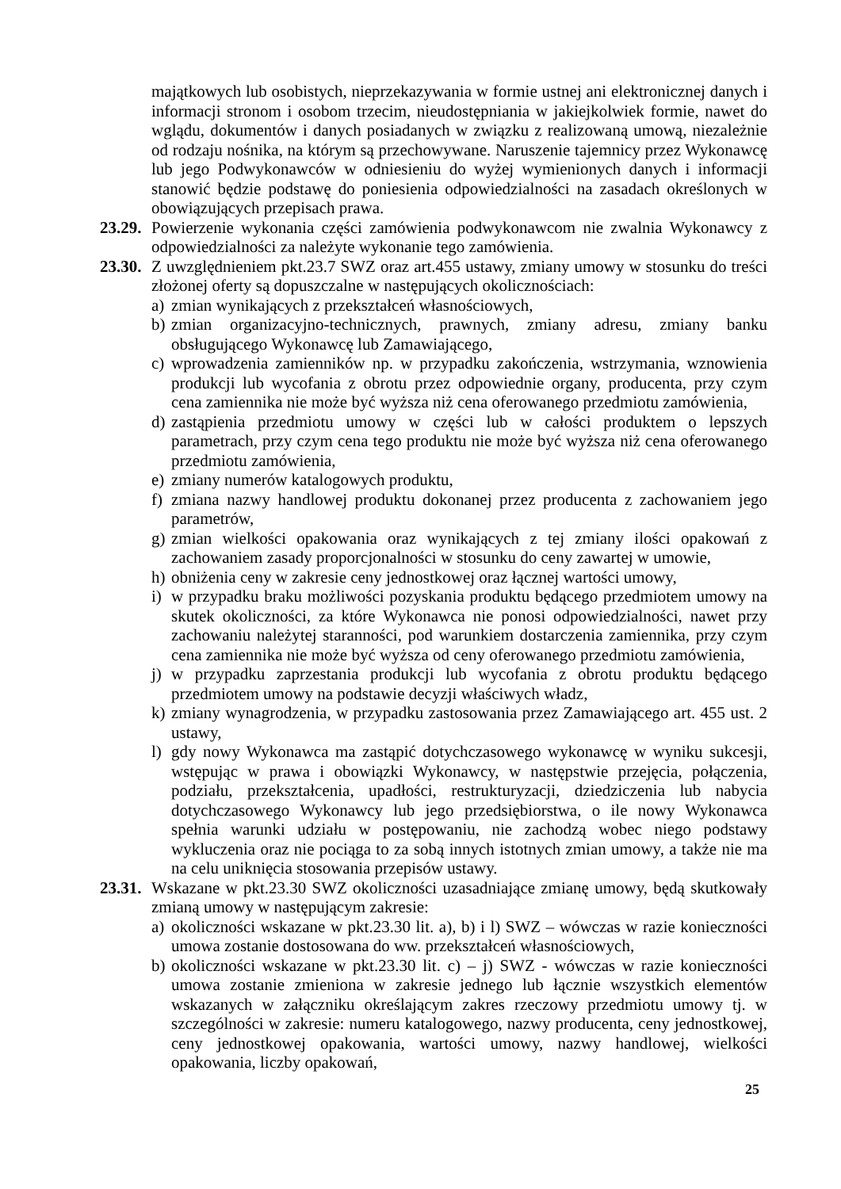majątkowych lub osobistych, nieprzekazywania w formie ustnej ani elektronicznej danych i informacji stronom i osobom trzecim, nieudostępniania w jakiejkolwiek formie, nawet do wglądu, dokumentów i danych posiadanych w związku z realizowaną umową, niezależnie od rodzaju nośnika, na którym są przechowywane. Naruszenie tajemnicy przez Wykonawcę lub jego Podwykonawców w odniesieniu do wyżej wymienionych danych i informacji stanowić będzie podstawę do poniesienia odpowiedzialności na zasadach określonych w obowiązujących przepisach prawa.
23.29.
Powierzenie wykonania części zamówienia podwykonawcom nie zwalnia Wykonawcy z odpowiedzialności za należyte wykonanie tego zamówienia.
23.30.
Z uwzględnieniem pkt.23.7 SWZ oraz art.455 ustawy, zmiany umowy w stosunku do treści złożonej oferty są dopuszczalne w następujących okolicznościach:
a)
zmian wynikających z przekształceń własnościowych,
b)
zmian organizacyjno-technicznych, prawnych, zmiany adresu, zmiany banku obsługującego Wykonawcę lub Zamawiającego,
c)
wprowadzenia zamienników np. w przypadku zakończenia, wstrzymania, wznowienia produkcji lub wycofania z obrotu przez odpowiednie organy, producenta, przy czym cena zamiennika nie może być wyższa niż cena oferowanego przedmiotu zamówienia,
d)
zastąpienia przedmiotu umowy w części lub w całości produktem o lepszych parametrach, przy czym cena tego produktu nie może być wyższa niż cena oferowanego przedmiotu zamówienia,
e)
zmiany numerów katalogowych produktu,
f)
zmiana nazwy handlowej produktu dokonanej przez producenta z zachowaniem jego parametrów,
g)
zmian wielkości opakowania oraz wynikających z tej zmiany ilości opakowań z zachowaniem zasady proporcjonalności w stosunku do ceny zawartej w umowie,
h)
obniżenia ceny w zakresie ceny jednostkowej oraz łącznej wartości umowy,
i)
w przypadku braku możliwości pozyskania produktu będącego przedmiotem umowy na skutek okoliczności, za które Wykonawca nie ponosi odpowiedzialności, nawet przy zachowaniu należytej staranności, pod warunkiem dostarczenia zamiennika, przy czym cena zamiennika nie może być wyższa od ceny oferowanego przedmiotu zamówienia,
j)
w przypadku zaprzestania produkcji lub wycofania z obrotu produktu będącego przedmiotem umowy na podstawie decyzji właściwych władz,
k)
zmiany wynagrodzenia, w przypadku zastosowania przez Zamawiającego art. 455 ust. 2 ustawy,
l)
gdy nowy Wykonawca ma zastąpić dotychczasowego wykonawcę w wyniku sukcesji, wstępując w prawa i obowiązki Wykonawcy, w następstwie przejęcia, połączenia, podziału, przekształcenia, upadłości, restrukturyzacji, dziedziczenia lub nabycia dotychczasowego Wykonawcy lub jego przedsiębiorstwa, o ile nowy Wykonawca spełnia warunki udziału w postępowaniu, nie zachodzą wobec niego podstawy wykluczenia oraz nie pociąga to za sobą innych istotnych zmian umowy, a także nie ma na celu uniknięcia stosowania przepisów ustawy.
23.31.
Wskazane w pkt.23.30 SWZ okoliczności uzasadniające zmianę umowy, będą skutkowały zmianą umowy w następującym zakresie:
a)
okoliczności wskazane w pkt.23.30 lit. a), b) i l) SWZ – wówczas w razie konieczności umowa zostanie dostosowana do ww. przekształceń własnościowych,
b)
okoliczności wskazane w pkt.23.30 lit. c) – j) SWZ - wówczas w razie konieczności umowa zostanie zmieniona w zakresie jednego lub łącznie wszystkich elementów wskazanych w załączniku określającym zakres rzeczowy przedmiotu umowy tj. w szczególności w zakresie: numeru katalogowego, nazwy producenta, ceny jednostkowej, ceny jednostkowej opakowania, wartości umowy, nazwy handlowej, wielkości opakowania, liczby opakowań,
25